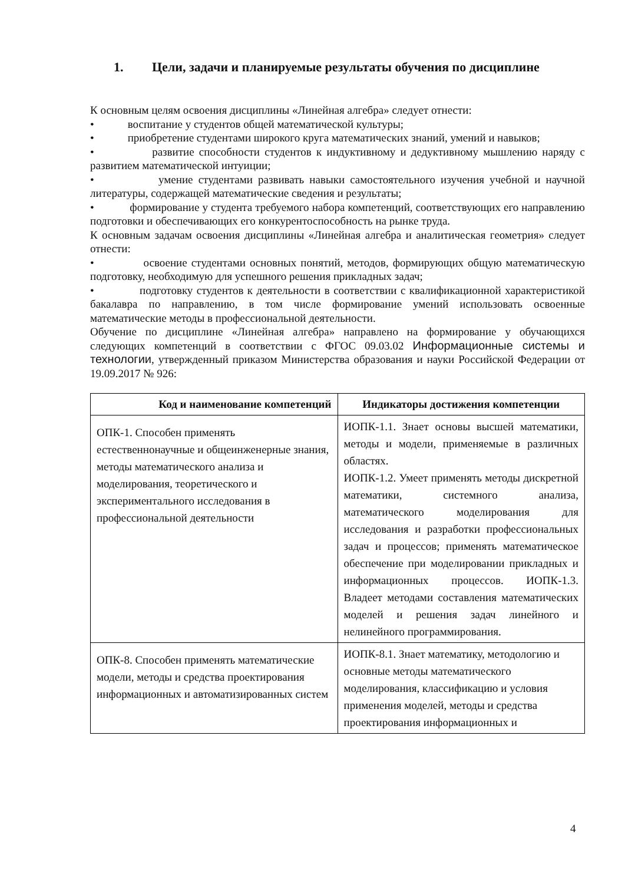1. Цели, задачи и планируемые результаты обучения по дисциплине
К основным целям освоения дисциплины «Линейная алгебра» следует отнести:
• воспитание у студентов общей математической культуры;
• приобретение студентами широкого круга математических знаний, умений и навыков;
• развитие способности студентов к индуктивному и дедуктивному мышлению наряду с развитием математической интуиции;
• умение студентами развивать навыки самостоятельного изучения учебной и научной литературы, содержащей математические сведения и результаты;
• формирование у студента требуемого набора компетенций, соответствующих его направлению подготовки и обеспечивающих его конкурентоспособность на рынке труда.
К основным задачам освоения дисциплины «Линейная алгебра и аналитическая геометрия» следует отнести:
• освоение студентами основных понятий, методов, формирующих общую математическую подготовку, необходимую для успешного решения прикладных задач;
• подготовку студентов к деятельности в соответствии с квалификационной характеристикой бакалавра по направлению, в том числе формирование умений использовать освоенные математические методы в профессиональной деятельности.
Обучение по дисциплине «Линейная алгебра» направлено на формирование у обучающихся следующих компетенций в соответствии с ФГОС 09.03.02 Информационные системы и технологии, утвержденный приказом Министерства образования и науки Российской Федерации от 19.09.2017 № 926:
| Код и наименование компетенций | Индикаторы достижения компетенции |
| --- | --- |
| ОПК-1. Способен применять естественнонаучные и общеинженерные знания, методы математического анализа и моделирования, теоретического и экспериментального исследования в профессиональной деятельности | ИОПК-1.1. Знает основы высшей математики, методы и модели, применяемые в различных областях. ИОПК-1.2. Умеет применять методы дискретной математики, системного анализа, математического моделирования для исследования и разработки профессиональных задач и процессов; применять математическое обеспечение при моделировании прикладных и информационных процессов. ИОПК-1.3. Владеет методами составления математических моделей и решения задач линейного и нелинейного программирования. |
| ОПК-8. Способен применять математические модели, методы и средства проектирования информационных и автоматизированных систем | ИОПК-8.1. Знает математику, методологию и основные методы математического моделирования, классификацию и условия применения моделей, методы и средства проектирования информационных и |
4